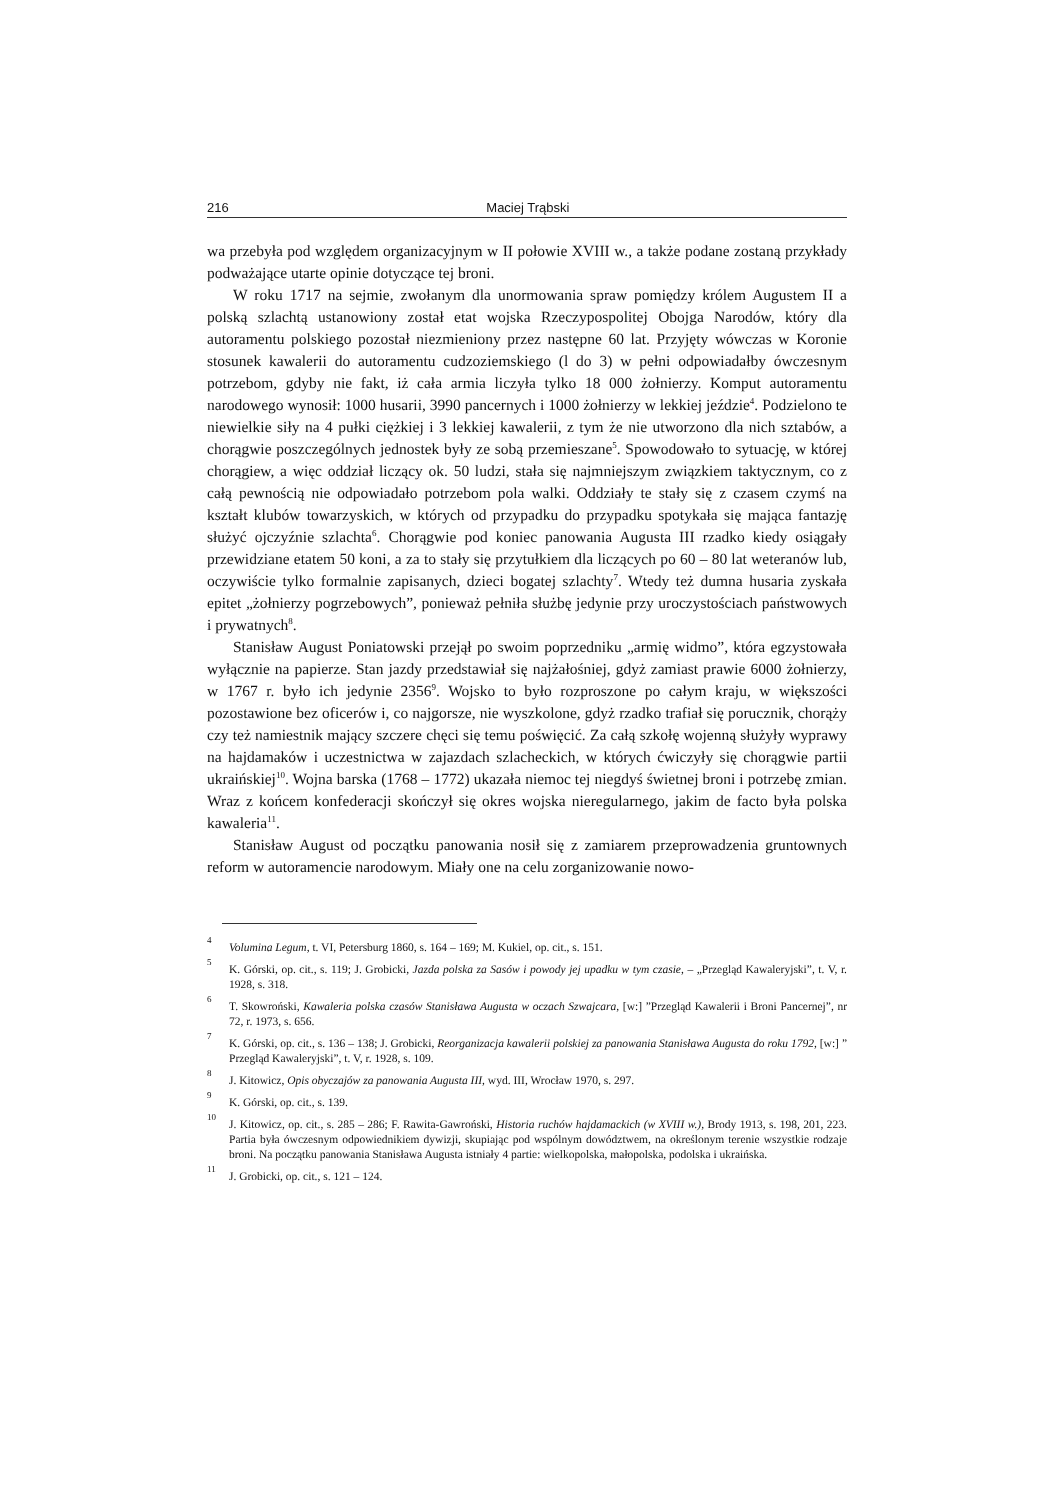216 Maciej Trąbski
wa przebyła pod względem organizacyjnym w II połowie XVIII w., a także podane zostaną przykłady podważające utarte opinie dotyczące tej broni.
W roku 1717 na sejmie, zwołanym dla unormowania spraw pomiędzy królem Augustem II a polską szlachtą ustanowiony został etat wojska Rzeczypospolitej Obojga Narodów, który dla autoramentu polskiego pozostał niezmieniony przez następne 60 lat. Przyjęty wówczas w Koronie stosunek kawalerii do autoramentu cudzoziemskiego (l do 3) w pełni odpowiadałby ówczesnym potrzebom, gdyby nie fakt, iż cała armia liczyła tylko 18 000 żołnierzy. Komput autoramentu narodowego wynosił: 1000 husarii, 3990 pancernych i 1000 żołnierzy w lekkiej jeździe<sup>4</sup>. Podzielono te niewielkie siły na 4 pułki ciężkiej i 3 lekkiej kawalerii, z tym że nie utworzono dla nich sztabów, a chorągwie poszczególnych jednostek były ze sobą przemieszane<sup>5</sup>. Spowodowało to sytuację, w której chorągiew, a więc oddział liczący ok. 50 ludzi, stała się najmniejszym związkiem taktycznym, co z całą pewnością nie odpowiadało potrzebom pola walki. Oddziały te stały się z czasem czymś na kształt klubów towarzyskich, w których od przypadku do przypadku spotykała się mająca fantazję służyć ojczyźnie szlachta<sup>6</sup>. Chorągwie pod koniec panowania Augusta III rzadko kiedy osiągały przewidziane etatem 50 koni, a za to stały się przytułkiem dla liczących po 60 – 80 lat weteranów lub, oczywiście tylko formalnie zapisanych, dzieci bogatej szlachty<sup>7</sup>. Wtedy też dumna husaria zyskała epitet „żołnierzy pogrzebowych”, ponieważ pełniła służbę jedynie przy uroczystościach państwowych i prywatnych<sup>8</sup>.
Stanisław August Poniatowski przejął po swoim poprzedniku „armię widmo”, która egzystowała wyłącznie na papierze. Stan jazdy przedstawiał się najżałośniej, gdyż zamiast prawie 6000 żołnierzy, w 1767 r. było ich jedynie 2356<sup>9</sup>. Wojsko to było rozproszone po całym kraju, w większości pozostawione bez oficerów i, co najgorsze, nie wyszkolone, gdyż rzadko trafiał się porucznik, chorąży czy też namiestnik mający szczere chęci się temu poświęcić. Za całą szkołę wojenną służyły wyprawy na hajdamaków i uczestnictwa w zajazdach szlacheckich, w których ćwiczyły się chorągwie partii ukraińskiej<sup>10</sup>. Wojna barska (1768 – 1772) ukazała niemoc tej niegdyś świetnej broni i potrzebę zmian. Wraz z końcem konfederacji skończył się okres wojska nieregularnego, jakim de facto była polska kawaleria<sup>11</sup>.
Stanisław August od początku panowania nosił się z zamiarem przeprowadzenia gruntownych reform w autoramencie narodowym. Miały one na celu zorganizowanie nowo-
<sup>4</sup> Volumina Legum, t. VI, Petersburg 1860, s. 164 – 169; M. Kukiel, op. cit., s. 151.
<sup>5</sup> K. Górski, op. cit., s. 119; J. Grobicki, Jazda polska za Sasów i powody jej upadku w tym czasie, – „Przegląd Kawaleryjski”, t. V, r. 1928, s. 318.
<sup>6</sup> T. Skowroński, Kawaleria polska czasów Stanisława Augusta w oczach Szwajcara, [w:] ”Przegląd Kawalerii i Broni Pancernej”, nr 72, r. 1973, s. 656.
<sup>7</sup> K. Górski, op. cit., s. 136 – 138; J. Grobicki, Reorganizacja kawalerii polskiej za panowania Stanisława Augusta do roku 1792, [w:] ” Przegląd Kawaleryjski”, t. V, r. 1928, s. 109.
<sup>8</sup> J. Kitowicz, Opis obyczajów za panowania Augusta III, wyd. III, Wrocław 1970, s. 297.
<sup>9</sup> K. Górski, op. cit., s. 139.
<sup>10</sup> J. Kitowicz, op. cit., s. 285 – 286; F. Rawita-Gawroński, Historia ruchów hajdamackich (w XVIII w.), Brody 1913, s. 198, 201, 223. Partia była ówczesnym odpowiednikiem dywizji, skupiając pod wspólnym dowództwem, na określonym terenie wszystkie rodzaje broni. Na początku panowania Stanisława Augusta istniały 4 partie: wielkopolska, małopolska, podolska i ukraińska.
<sup>11</sup> J. Grobicki, op. cit., s. 121 – 124.